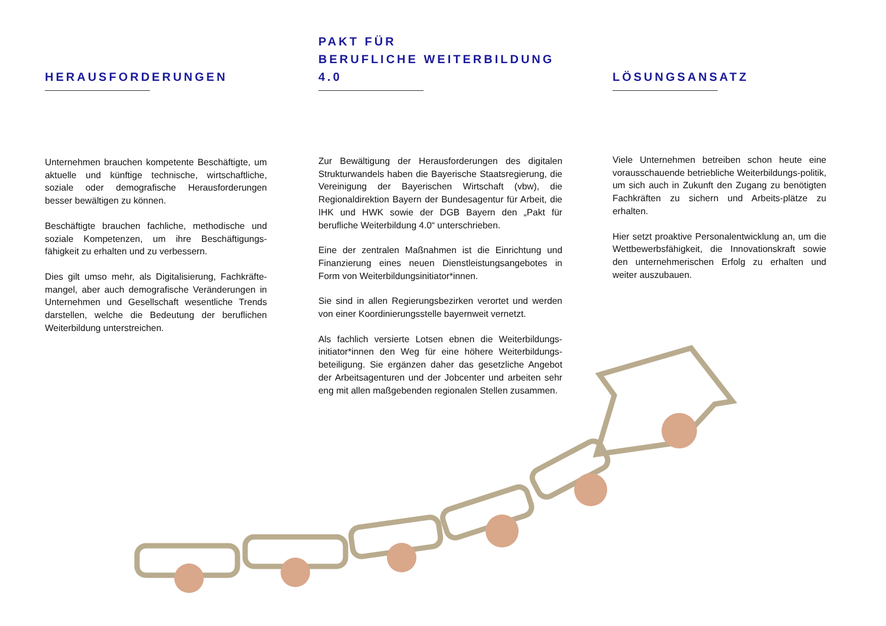HERAUSFORDERUNGEN
Unternehmen brauchen kompetente Beschäftigte, um aktuelle und künftige technische, wirtschaftliche, soziale oder demografische Herausforderungen besser bewältigen zu können.
Beschäftigte brauchen fachliche, methodische und soziale Kompetenzen, um ihre Beschäftigungs-fähigkeit zu erhalten und zu verbessern.
Dies gilt umso mehr, als Digitalisierung, Fachkräfte-mangel, aber auch demografische Veränderungen in Unternehmen und Gesellschaft wesentliche Trends darstellen, welche die Bedeutung der beruflichen Weiterbildung unterstreichen.
PAKT FÜR
BERUFLICHE WEITERBILDUNG 4.0
Zur Bewältigung der Herausforderungen des digitalen Strukturwandels haben die Bayerische Staatsregierung, die Vereinigung der Bayerischen Wirtschaft (vbw), die Regionaldirektion Bayern der Bundesagentur für Arbeit, die IHK und HWK sowie der DGB Bayern den „Pakt für berufliche Weiterbildung 4.0“ unterschrieben.
Eine der zentralen Maßnahmen ist die Einrichtung und Finanzierung eines neuen Dienstleistungsangebotes in Form von Weiterbildungsinitiator*innen.
Sie sind in allen Regierungsbezirken verortet und werden von einer Koordinierungsstelle bayernweit vernetzt.
Als fachlich versierte Lotsen ebnen die Weiterbildungs-initiator*innen den Weg für eine höhere Weiterbildungs-beteiligung. Sie ergänzen daher das gesetzliche Angebot der Arbeitsagenturen und der Jobcenter und arbeiten sehr eng mit allen maßgebenden regionalen Stellen zusammen.
LÖSUNGSANSATZ
Viele Unternehmen betreiben schon heute eine vorausschauende betriebliche Weiterbildungs-politik, um sich auch in Zukunft den Zugang zu benötigten Fachkräften zu sichern und Arbeits-plätze zu erhalten.
Hier setzt proaktive Personalentwicklung an, um die Wettbewerbsfähigkeit, die Innovationskraft sowie den unternehmerischen Erfolg zu erhalten und weiter auszubauen.